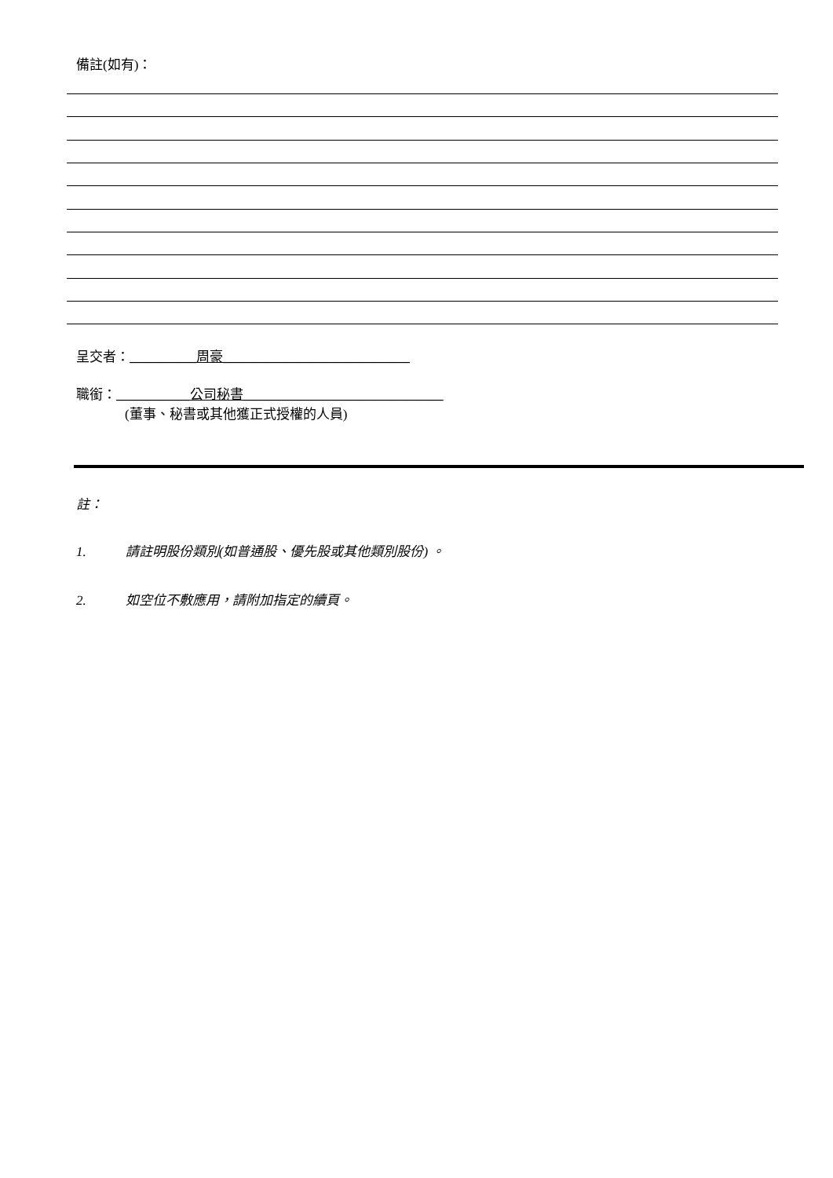備註(如有)：
呈交者：__________周豪____________________________
職銜：___________公司秘書______________________________
(董事、秘書或其他獲正式授權的人員)
註：
1. 請註明股份類別(如普通股、優先股或其他類別股份) 。
2. 如空位不敷應用，請附加指定的續頁。